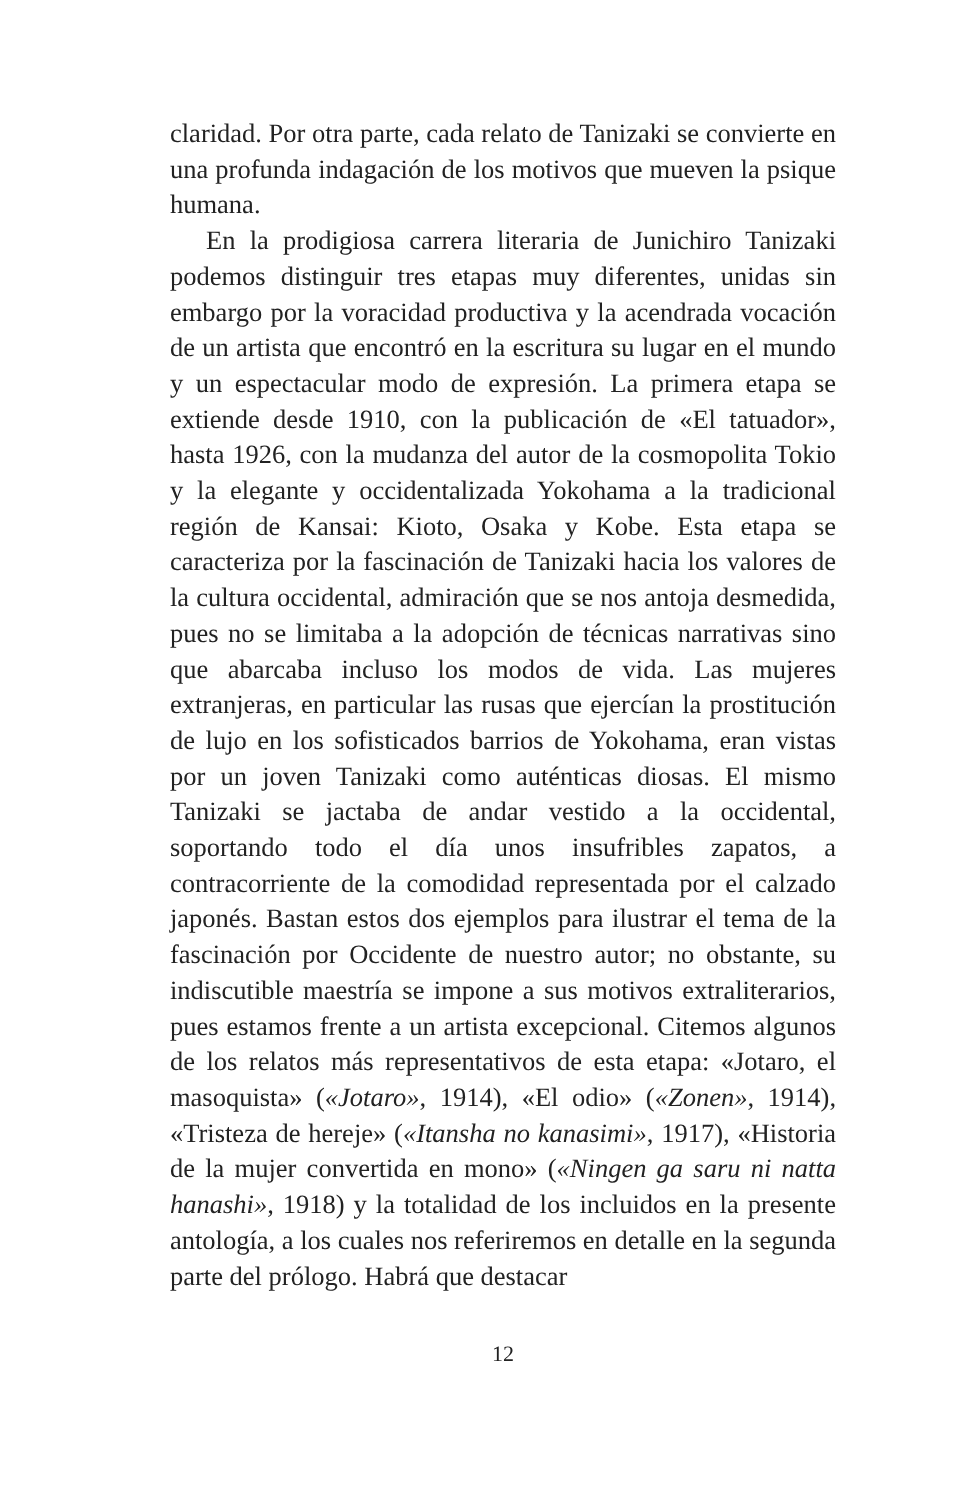claridad. Por otra parte, cada relato de Tanizaki se convierte en una profunda indagación de los motivos que mueven la psique humana.
En la prodigiosa carrera literaria de Junichiro Tanizaki podemos distinguir tres etapas muy diferentes, unidas sin embargo por la voracidad productiva y la acendrada vocación de un artista que encontró en la escritura su lugar en el mundo y un espectacular modo de expresión. La primera etapa se extiende desde 1910, con la publicación de «El tatuador», hasta 1926, con la mudanza del autor de la cosmopolita Tokio y la elegante y occidentalizada Yokohama a la tradicional región de Kansai: Kioto, Osaka y Kobe. Esta etapa se caracteriza por la fascinación de Tanizaki hacia los valores de la cultura occidental, admiración que se nos antoja desmedida, pues no se limitaba a la adopción de técnicas narrativas sino que abarcaba incluso los modos de vida. Las mujeres extranjeras, en particular las rusas que ejercían la prostitución de lujo en los sofisticados barrios de Yokohama, eran vistas por un joven Tanizaki como auténticas diosas. El mismo Tanizaki se jactaba de andar vestido a la occidental, soportando todo el día unos insufribles zapatos, a contracorriente de la comodidad representada por el calzado japonés. Bastan estos dos ejemplos para ilustrar el tema de la fascinación por Occidente de nuestro autor; no obstante, su indiscutible maestría se impone a sus motivos extraliterarios, pues estamos frente a un artista excepcional. Citemos algunos de los relatos más representativos de esta etapa: «Jotaro, el masoquista» («Jotaro», 1914), «El odio» («Zonen», 1914), «Tristeza de hereje» («Itansha no kanasimi», 1917), «Historia de la mujer convertida en mono» («Ningen ga saru ni natta hanashi», 1918) y la totalidad de los incluidos en la presente antología, a los cuales nos referiremos en detalle en la segunda parte del prólogo. Habrá que destacar
12